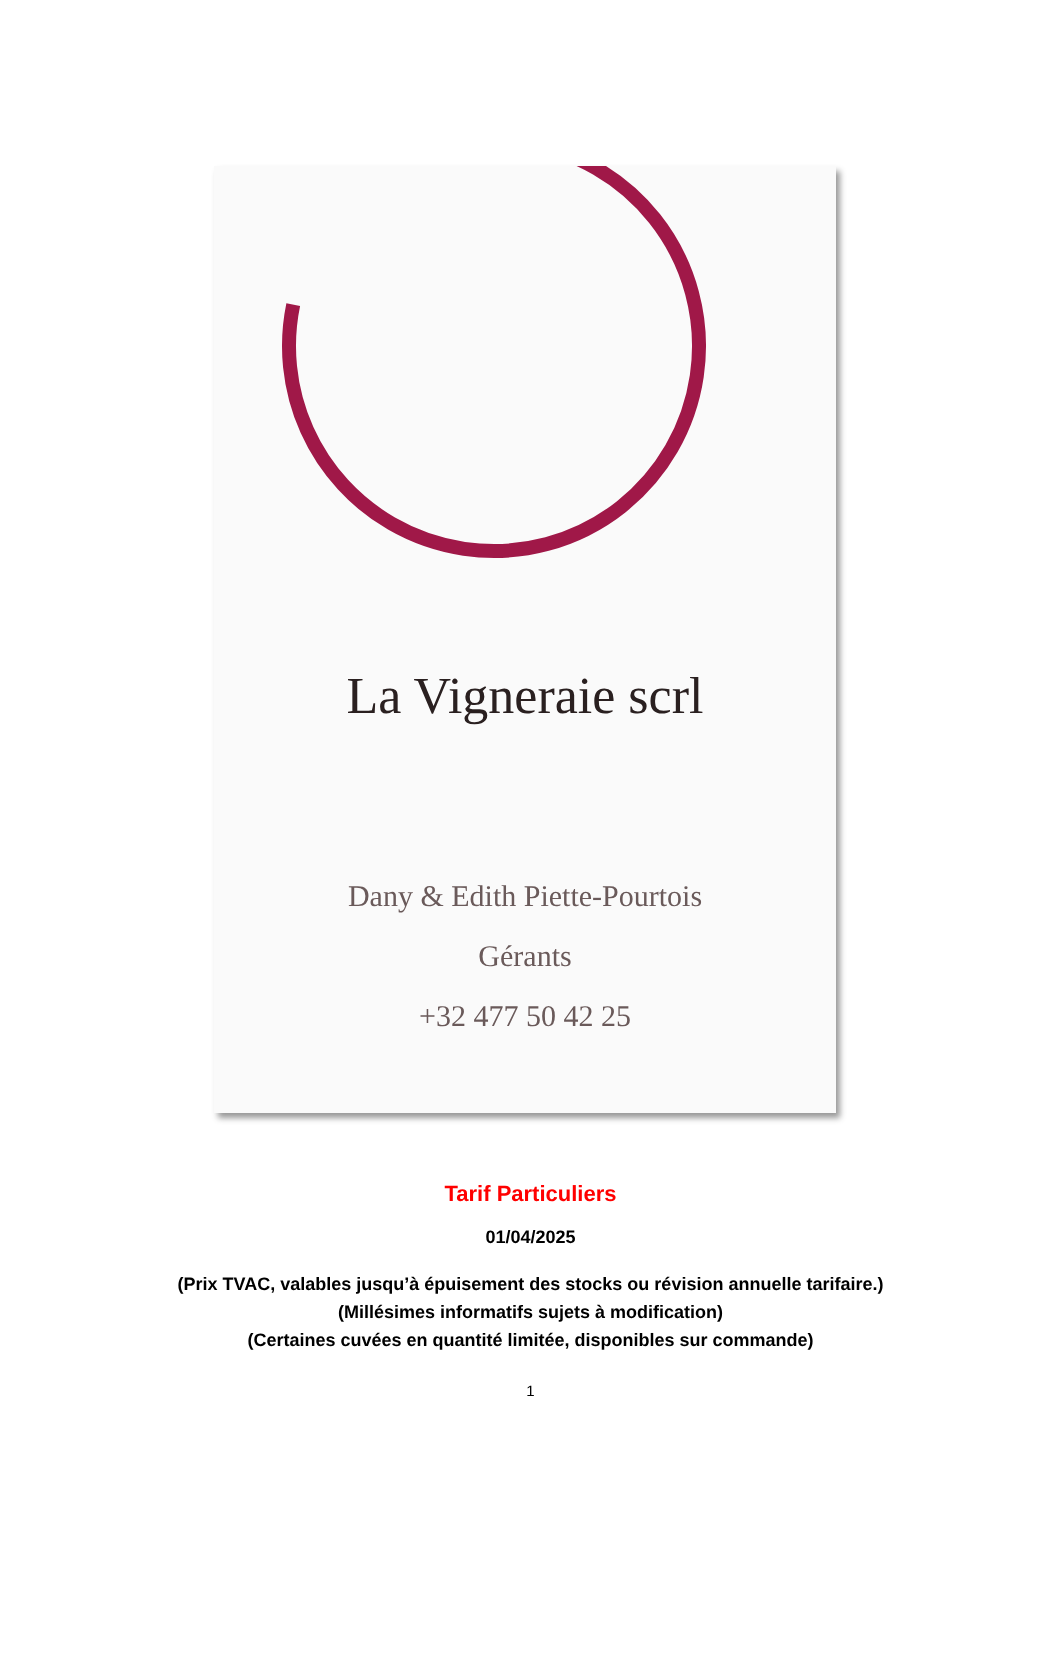La Vigneraie scrl
Dany & Edith Piette-Pourtois
Gérants
+32 477 50 42 25
Tarif Particuliers
01/04/2025
(Prix TVAC, valables jusqu’à épuisement des stocks ou révision annuelle tarifaire.)
(Millésimes informatifs sujets à modification)
(Certaines cuvées en quantité limitée, disponibles sur commande)
1